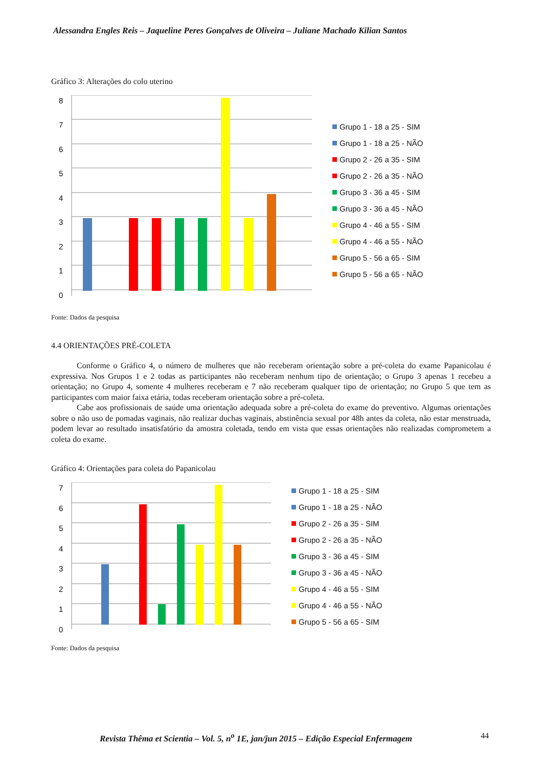Alessandra Engles Reis – Jaqueline Peres Gonçalves de Oliveira – Juliane Machado Kilian Santos
Gráfico 3: Alterações do colo uterino
8
7
6
5
4
3
2
1
0
Grupo 1 - 18 a 25 - SIM
Grupo 1 - 18 a 25 - NÃO
Grupo 2 - 26 a 35 - SIM
Grupo 2 - 26 a 35 - NÃO
Grupo 3 - 36 a 45 - SIM
Grupo 3 - 36 a 45 - NÃO
Grupo 4 - 46 a 55 - SIM
Grupo 4 - 46 a 55 - NÃO
Grupo 5 - 56 a 65 - SIM
Grupo 5 - 56 a 65 - NÃO
Fonte: Dados da pesquisa
4.4 ORIENTAÇÕES PRÉ-COLETA
Conforme o Gráfico 4, o número de mulheres que não receberam orientação sobre a pré-coleta do exame Papanicolau é expressiva. Nos Grupos 1 e 2 todas as participantes não receberam nenhum tipo de orientação; o Grupo 3 apenas 1 recebeu a orientação; no Grupo 4, somente 4 mulheres receberam e 7 não receberam qualquer tipo de orientação; no Grupo 5 que tem as participantes com maior faixa etária, todas receberam orientação sobre a pré-coleta.
Cabe aos profissionais de saúde uma orientação adequada sobre a pré-coleta do exame do preventivo. Algumas orientações sobre o não uso de pomadas vaginais, não realizar duchas vaginais, abstinência sexual por 48h antes da coleta, não estar menstruada, podem levar ao resultado insatisfatório da amostra coletada, tendo em vista que essas orientações não realizadas comprometem a coleta do exame.
Gráfico 4: Orientações para coleta do Papanicolau
7
6
5
4
3
2
1
0
Grupo 1 - 18 a 25 - SIM
Grupo 1 - 18 a 25 - NÃO
Grupo 2 - 26 a 35 - SIM
Grupo 2 - 26 a 35 - NÃO
Grupo 3 - 36 a 45 - SIM
Grupo 3 - 36 a 45 - NÃO
Grupo 4 - 46 a 55 - SIM
Grupo 4 - 46 a 55 - NÃO
Grupo 5 - 56 a 65 - SIM
Fonte: Dados da pesquisa
Revista Thêma et Scientia – Vol. 5, n<sup>o</sup> 1E, jan/jun 2015 – Edição Especial Enfermagem
44